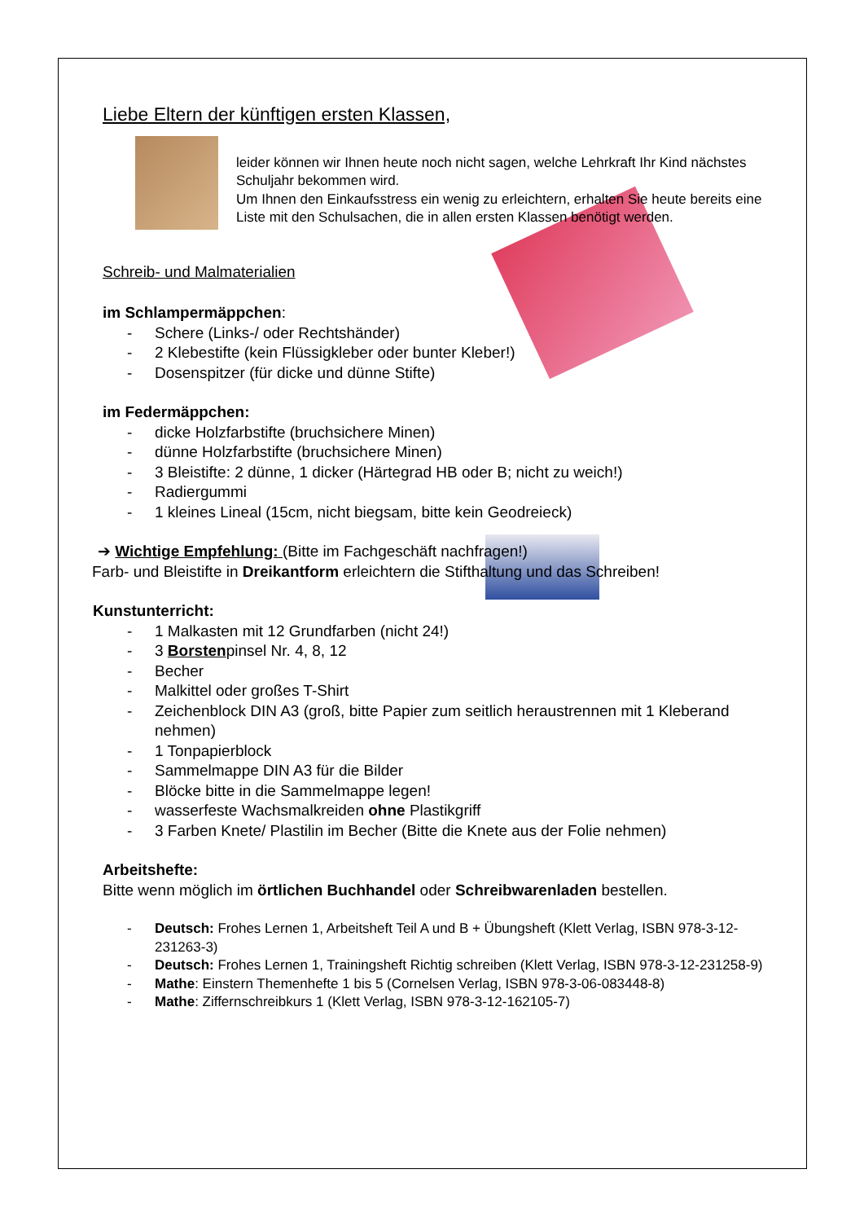Liebe Eltern der künftigen ersten Klassen,
leider können wir Ihnen heute noch nicht sagen, welche Lehrkraft Ihr Kind nächstes Schuljahr bekommen wird.
Um Ihnen den Einkaufsstress ein wenig zu erleichtern, erhalten Sie heute bereits eine Liste mit den Schulsachen, die in allen ersten Klassen benötigt werden.
Schreib- und Malmaterialien
im Schlampermäppchen:
- Schere (Links-/ oder Rechtshänder)
- 2 Klebestifte (kein Flüssigkleber oder bunter Kleber!)
- Dosenspitzer (für dicke und dünne Stifte)
im Federmäppchen:
- dicke Holzfarbstifte (bruchsichere Minen)
- dünne Holzfarbstifte (bruchsichere Minen)
- 3 Bleistifte: 2 dünne, 1 dicker (Härtegrad HB oder B; nicht zu weich!)
- Radiergummi
- 1 kleines Lineal (15cm, nicht biegsam, bitte kein Geodreieck)
➔ Wichtige Empfehlung: (Bitte im Fachgeschäft nachfragen!)
Farb- und Bleistifte in Dreikantform erleichtern die Stifthaltung und das Schreiben!
Kunstunterricht:
- 1 Malkasten mit 12 Grundfarben (nicht 24!)
- 3 Borstenpinsel Nr. 4, 8, 12
- Becher
- Malkittel oder großes T-Shirt
- Zeichenblock DIN A3 (groß, bitte Papier zum seitlich heraustrennen mit 1 Kleberand nehmen)
- 1 Tonpapierblock
- Sammelmappe DIN A3 für die Bilder
- Blöcke bitte in die Sammelmappe legen!
- wasserfeste Wachsmalkreiden ohne Plastikgriff
- 3 Farben Knete/ Plastilin im Becher (Bitte die Knete aus der Folie nehmen)
Arbeitshefte:
Bitte wenn möglich im örtlichen Buchhandel oder Schreibwarenladen bestellen.
- Deutsch: Frohes Lernen 1, Arbeitsheft Teil A und B + Übungsheft (Klett Verlag, ISBN 978-3-12-231263-3)
- Deutsch: Frohes Lernen 1, Trainingsheft Richtig schreiben (Klett Verlag, ISBN 978-3-12-231258-9)
- Mathe: Einstern Themenhefte 1 bis 5 (Cornelsen Verlag, ISBN 978-3-06-083448-8)
- Mathe: Ziffernschreibkurs 1 (Klett Verlag, ISBN 978-3-12-162105-7)